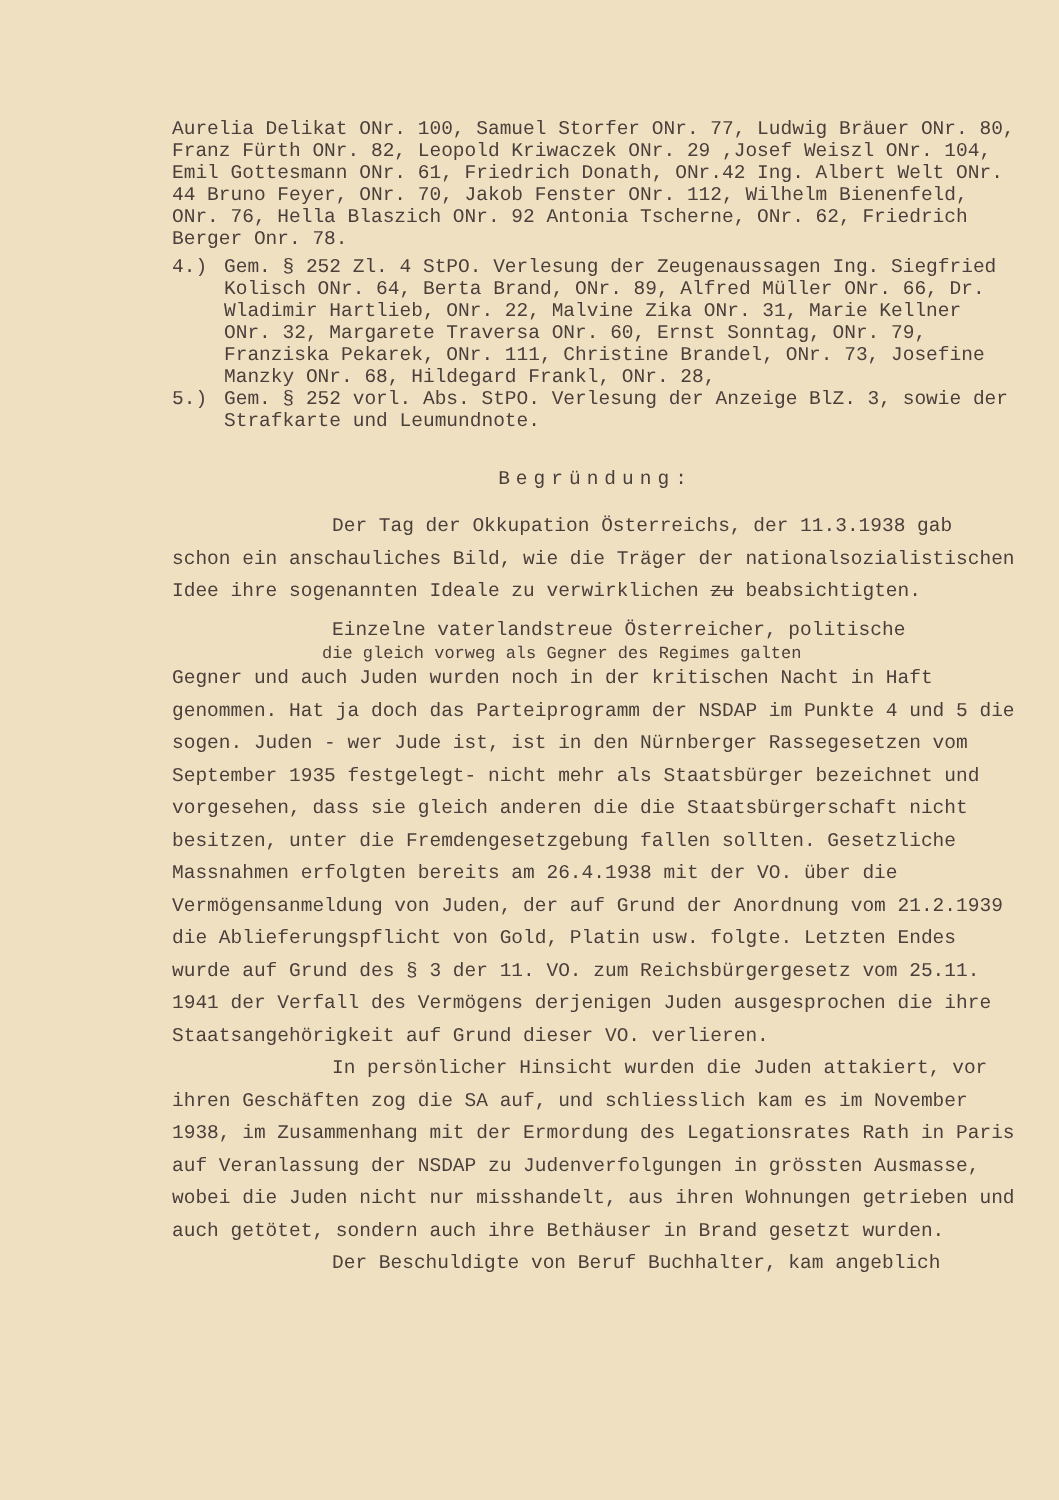Aurelia Delikat ONr. 100, Samuel Storfer ONr. 77, Ludwig Bräuer ONr. 80, Franz Fürth ONr. 82, Leopold Kriwaczek ONr. 29 ,Josef Weiszl ONr. 104, Emil Gottesmann ONr. 61, Friedrich Donath, ONr.42 Ing. Albert Welt ONr. 44 Bruno Feyer, ONr. 70, Jakob Fenster ONr. 112, Wilhelm Bienenfeld, ONr. 76, Hella Blaszich ONr. 92 Antonia Tscherne, ONr. 62, Friedrich Berger Onr. 78.
4.) Gem. § 252 Zl. 4 StPO. Verlesung der Zeugenaussagen Ing. Siegfried Kolisch ONr. 64, Berta Brand, ONr. 89, Alfred Müller ONr. 66, Dr. Wladimir Hartlieb, ONr. 22, Malvine Zika ONr. 31, Marie Kellner ONr. 32, Margarete Traversa ONr. 60, Ernst Sonntag, ONr. 79, Franziska Pekarek, ONr. 111, Christine Brandel, ONr. 73, Josefine Manzky ONr. 68, Hildegard Frankl, ONr. 28,
5.) Gem. § 252 vorl. Abs. StPO. Verlesung der Anzeige BlZ. 3, sowie der Strafkarte und Leumundnote.
Begründung:
Der Tag der Okkupation Österreichs, der 11.3.1938 gab schon ein anschauliches Bild, wie die Träger der nationalsozialistischen Idee ihre sogenannten Ideale zu verwirklichen zu beabsichtigten.
Einzelne vaterlandstreue Österreicher, politische
die gleich vorweg als Gegner des Regimes galten
Gegner und auch Juden wurden noch in der kritischen Nacht in Haft genommen. Hat ja doch das Parteiprogramm der NSDAP im Punkte 4 und 5 die sogen. Juden - wer Jude ist, ist in den Nürnberger Rassegesetzen vom September 1935 festgelegt- nicht mehr als Staatsbürger bezeichnet und vorgesehen, dass sie gleich anderen die die Staatsbürgerschaft nicht besitzen, unter die Fremdengesetzgebung fallen sollten. Gesetzliche Massnahmen erfolgten bereits am 26.4.1938 mit der VO. über die Vermögensanmeldung von Juden, der auf Grund der Anordnung vom 21.2.1939 die Ablieferungspflicht von Gold, Platin usw. folgte. Letzten Endes wurde auf Grund des § 3 der 11. VO. zum Reichsbürgergesetz vom 25.11. 1941 der Verfall des Vermögens derjenigen Juden ausgesprochen die ihre Staatsangehörigkeit auf Grund dieser VO. verlieren.
In persönlicher Hinsicht wurden die Juden attakiert, vor ihren Geschäften zog die SA auf, und schliesslich kam es im November 1938, im Zusammenhang mit der Ermordung des Legationsrates Rath in Paris auf Veranlassung der NSDAP zu Judenverfolgungen in grössten Ausmasse, wobei die Juden nicht nur misshandelt, aus ihren Wohnungen getrieben und auch getötet, sondern auch ihre Bethäuser in Brand gesetzt wurden.
Der Beschuldigte von Beruf Buchhalter, kam angeblich